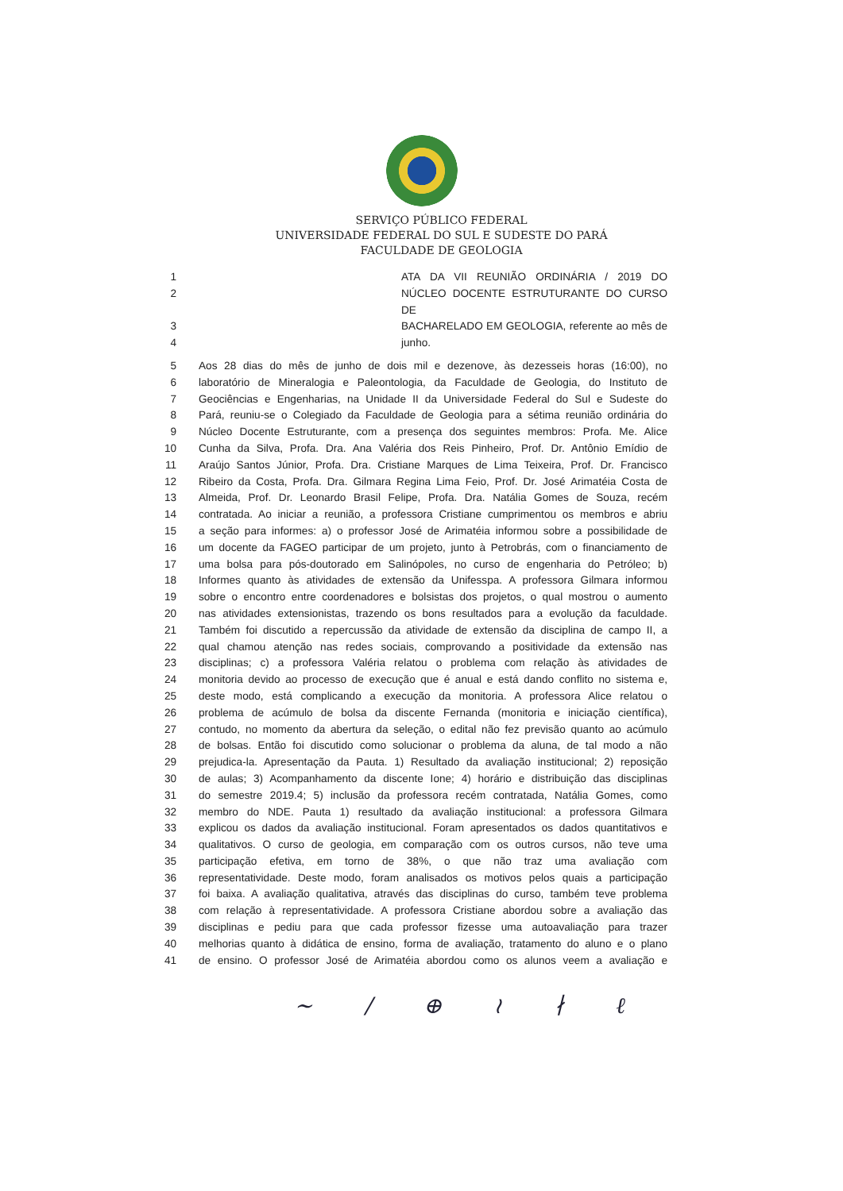SERVIÇO PÚBLICO FEDERAL
UNIVERSIDADE FEDERAL DO SUL E SUDESTE DO PARÁ
FACULDADE DE GEOLOGIA
1 ATA DA VII REUNIÃO ORDINÁRIA / 2019 DO
2 NÚCLEO DOCENTE ESTRUTURANTE DO CURSO DE
3 BACHARELADO EM GEOLOGIA, referente ao mês de
4 junho.
5 Aos 28 dias do mês de junho de dois mil e dezenove, às dezesseis horas (16:00), no
6 laboratório de Mineralogia e Paleontologia, da Faculdade de Geologia, do Instituto de
7 Geociências e Engenharias, na Unidade II da Universidade Federal do Sul e Sudeste do
8 Pará, reuniu-se o Colegiado da Faculdade de Geologia para a sétima reunião ordinária do
9 Núcleo Docente Estruturante, com a presença dos seguintes membros: Profa. Me. Alice
10 Cunha da Silva, Profa. Dra. Ana Valéria dos Reis Pinheiro, Prof. Dr. Antônio Emídio de
11 Araújo Santos Júnior, Profa. Dra. Cristiane Marques de Lima Teixeira, Prof. Dr. Francisco
12 Ribeiro da Costa, Profa. Dra. Gilmara Regina Lima Feio, Prof. Dr. José Arimatéia Costa de
13 Almeida, Prof. Dr. Leonardo Brasil Felipe, Profa. Dra. Natália Gomes de Souza, recém
14 contratada. Ao iniciar a reunião, a professora Cristiane cumprimentou os membros e abriu
15 a seção para informes: a) o professor José de Arimatéia informou sobre a possibilidade de
16 um docente da FAGEO participar de um projeto, junto à Petrobrás, com o financiamento de
17 uma bolsa para pós-doutorado em Salinópoles, no curso de engenharia do Petróleo; b)
18 Informes quanto às atividades de extensão da Unifesspa. A professora Gilmara informou
19 sobre o encontro entre coordenadores e bolsistas dos projetos, o qual mostrou o aumento
20 nas atividades extensionistas, trazendo os bons resultados para a evolução da faculdade.
21 Também foi discutido a repercussão da atividade de extensão da disciplina de campo II, a
22 qual chamou atenção nas redes sociais, comprovando a positividade da extensão nas
23 disciplinas; c) a professora Valéria relatou o problema com relação às atividades de
24 monitoria devido ao processo de execução que é anual e está dando conflito no sistema e,
25 deste modo, está complicando a execução da monitoria. A professora Alice relatou o
26 problema de acúmulo de bolsa da discente Fernanda (monitoria e iniciação científica),
27 contudo, no momento da abertura da seleção, o edital não fez previsão quanto ao acúmulo
28 de bolsas. Então foi discutido como solucionar o problema da aluna, de tal modo a não
29 prejudica-la. Apresentação da Pauta. 1) Resultado da avaliação institucional; 2) reposição
30 de aulas; 3) Acompanhamento da discente Ione; 4) horário e distribuição das disciplinas
31 do semestre 2019.4; 5) inclusão da professora recém contratada, Natália Gomes, como
32 membro do NDE. Pauta 1) resultado da avaliação institucional: a professora Gilmara
33 explicou os dados da avaliação institucional. Foram apresentados os dados quantitativos e
34 qualitativos. O curso de geologia, em comparação com os outros cursos, não teve uma
35 participação efetiva, em torno de 38%, o que não traz uma avaliação com
36 representatividade. Deste modo, foram analisados os motivos pelos quais a participação
37 foi baixa. A avaliação qualitativa, através das disciplinas do curso, também teve problema
38 com relação à representatividade. A professora Cristiane abordou sobre a avaliação das
39 disciplinas e pediu para que cada professor fizesse uma autoavaliação para trazer
40 melhorias quanto à didática de ensino, forma de avaliação, tratamento do aluno e o plano
41 de ensino. O professor José de Arimatéia abordou como os alunos veem a avaliação e
~ / ⊕ ≀ ∤ ℓ